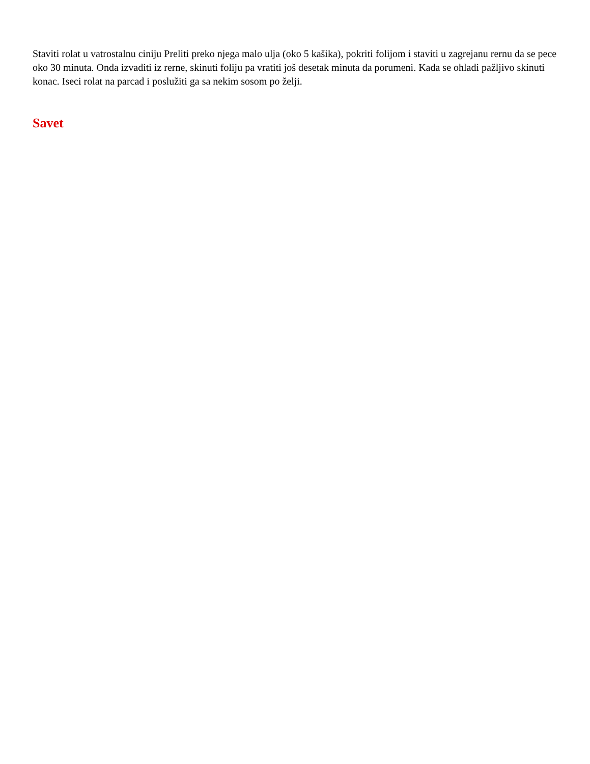Staviti rolat u vatrostalnu ciniju Preliti preko njega malo ulja (oko 5 kašika), pokriti folijom i staviti u zagrejanu rernu da se pece oko 30 minuta. Onda izvaditi iz rerne, skinuti foliju pa vratiti još desetak minuta da porumeni. Kada se ohladi pažljivo skinuti konac. Iseci rolat na parcad i poslužiti ga sa nekim sosom po želji.
Savet